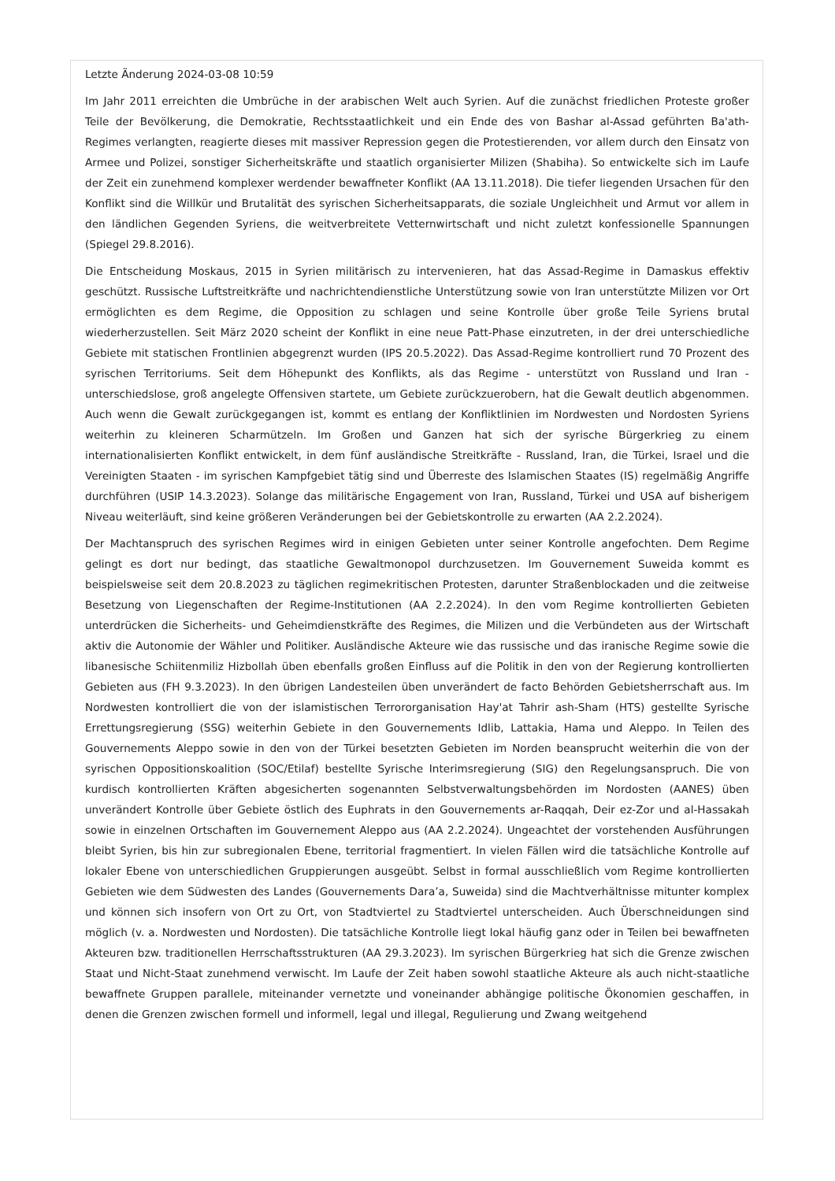Letzte Änderung 2024-03-08 10:59
Im Jahr 2011 erreichten die Umbrüche in der arabischen Welt auch Syrien. Auf die zunächst friedlichen Proteste großer Teile der Bevölkerung, die Demokratie, Rechtsstaatlichkeit und ein Ende des von Bashar al-Assad geführten Ba'ath-Regimes verlangten, reagierte dieses mit massiver Repression gegen die Protestierenden, vor allem durch den Einsatz von Armee und Polizei, sonstiger Sicherheitskräfte und staatlich organisierter Milizen (Shabiha). So entwickelte sich im Laufe der Zeit ein zunehmend komplexer werdender bewaffneter Konflikt (AA 13.11.2018). Die tiefer liegenden Ursachen für den Konflikt sind die Willkür und Brutalität des syrischen Sicherheitsapparats, die soziale Ungleichheit und Armut vor allem in den ländlichen Gegenden Syriens, die weitverbreitete Vetternwirtschaft und nicht zuletzt konfessionelle Spannungen (Spiegel 29.8.2016).
Die Entscheidung Moskaus, 2015 in Syrien militärisch zu intervenieren, hat das Assad-Regime in Damaskus effektiv geschützt. Russische Luftstreitkräfte und nachrichtendienstliche Unterstützung sowie von Iran unterstützte Milizen vor Ort ermöglichten es dem Regime, die Opposition zu schlagen und seine Kontrolle über große Teile Syriens brutal wiederherzustellen. Seit März 2020 scheint der Konflikt in eine neue Patt-Phase einzutreten, in der drei unterschiedliche Gebiete mit statischen Frontlinien abgegrenzt wurden (IPS 20.5.2022). Das Assad-Regime kontrolliert rund 70 Prozent des syrischen Territoriums. Seit dem Höhepunkt des Konflikts, als das Regime - unterstützt von Russland und Iran - unterschiedslose, groß angelegte Offensiven startete, um Gebiete zurückzuerobern, hat die Gewalt deutlich abgenommen. Auch wenn die Gewalt zurückgegangen ist, kommt es entlang der Konfliktlinien im Nordwesten und Nordosten Syriens weiterhin zu kleineren Scharmützeln. Im Großen und Ganzen hat sich der syrische Bürgerkrieg zu einem internationalisierten Konflikt entwickelt, in dem fünf ausländische Streitkräfte - Russland, Iran, die Türkei, Israel und die Vereinigten Staaten - im syrischen Kampfgebiet tätig sind und Überreste des Islamischen Staates (IS) regelmäßig Angriffe durchführen (USIP 14.3.2023). Solange das militärische Engagement von Iran, Russland, Türkei und USA auf bisherigem Niveau weiterläuft, sind keine größeren Veränderungen bei der Gebietskontrolle zu erwarten (AA 2.2.2024).
Der Machtanspruch des syrischen Regimes wird in einigen Gebieten unter seiner Kontrolle angefochten. Dem Regime gelingt es dort nur bedingt, das staatliche Gewaltmonopol durchzusetzen. Im Gouvernement Suweida kommt es beispielsweise seit dem 20.8.2023 zu täglichen regimekritischen Protesten, darunter Straßenblockaden und die zeitweise Besetzung von Liegenschaften der Regime-Institutionen (AA 2.2.2024). In den vom Regime kontrollierten Gebieten unterdrücken die Sicherheits- und Geheimdienstkräfte des Regimes, die Milizen und die Verbündeten aus der Wirtschaft aktiv die Autonomie der Wähler und Politiker. Ausländische Akteure wie das russische und das iranische Regime sowie die libanesische Schiitenmiliz Hizbollah üben ebenfalls großen Einfluss auf die Politik in den von der Regierung kontrollierten Gebieten aus (FH 9.3.2023). In den übrigen Landesteilen üben unverändert de facto Behörden Gebietsherrschaft aus. Im Nordwesten kontrolliert die von der islamistischen Terrororganisation Hay'at Tahrir ash-Sham (HTS) gestellte Syrische Errettungsregierung (SSG) weiterhin Gebiete in den Gouvernements Idlib, Lattakia, Hama und Aleppo. In Teilen des Gouvernements Aleppo sowie in den von der Türkei besetzten Gebieten im Norden beansprucht weiterhin die von der syrischen Oppositionskoalition (SOC/Etilaf) bestellte Syrische Interimsregierung (SIG) den Regelungsanspruch. Die von kurdisch kontrollierten Kräften abgesicherten sogenannten Selbstverwaltungsbehörden im Nordosten (AANES) üben unverändert Kontrolle über Gebiete östlich des Euphrats in den Gouvernements ar-Raqqah, Deir ez-Zor und al-Hassakah sowie in einzelnen Ortschaften im Gouvernement Aleppo aus (AA 2.2.2024). Ungeachtet der vorstehenden Ausführungen bleibt Syrien, bis hin zur subregionalen Ebene, territorial fragmentiert. In vielen Fällen wird die tatsächliche Kontrolle auf lokaler Ebene von unterschiedlichen Gruppierungen ausgeübt. Selbst in formal ausschließlich vom Regime kontrollierten Gebieten wie dem Südwesten des Landes (Gouvernements Dara’a, Suweida) sind die Machtverhältnisse mitunter komplex und können sich insofern von Ort zu Ort, von Stadtviertel zu Stadtviertel unterscheiden. Auch Überschneidungen sind möglich (v. a. Nordwesten und Nordosten). Die tatsächliche Kontrolle liegt lokal häufig ganz oder in Teilen bei bewaffneten Akteuren bzw. traditionellen Herrschaftsstrukturen (AA 29.3.2023). Im syrischen Bürgerkrieg hat sich die Grenze zwischen Staat und Nicht-Staat zunehmend verwischt. Im Laufe der Zeit haben sowohl staatliche Akteure als auch nicht-staatliche bewaffnete Gruppen parallele, miteinander vernetzte und voneinander abhängige politische Ökonomien geschaffen, in denen die Grenzen zwischen formell und informell, legal und illegal, Regulierung und Zwang weitgehend